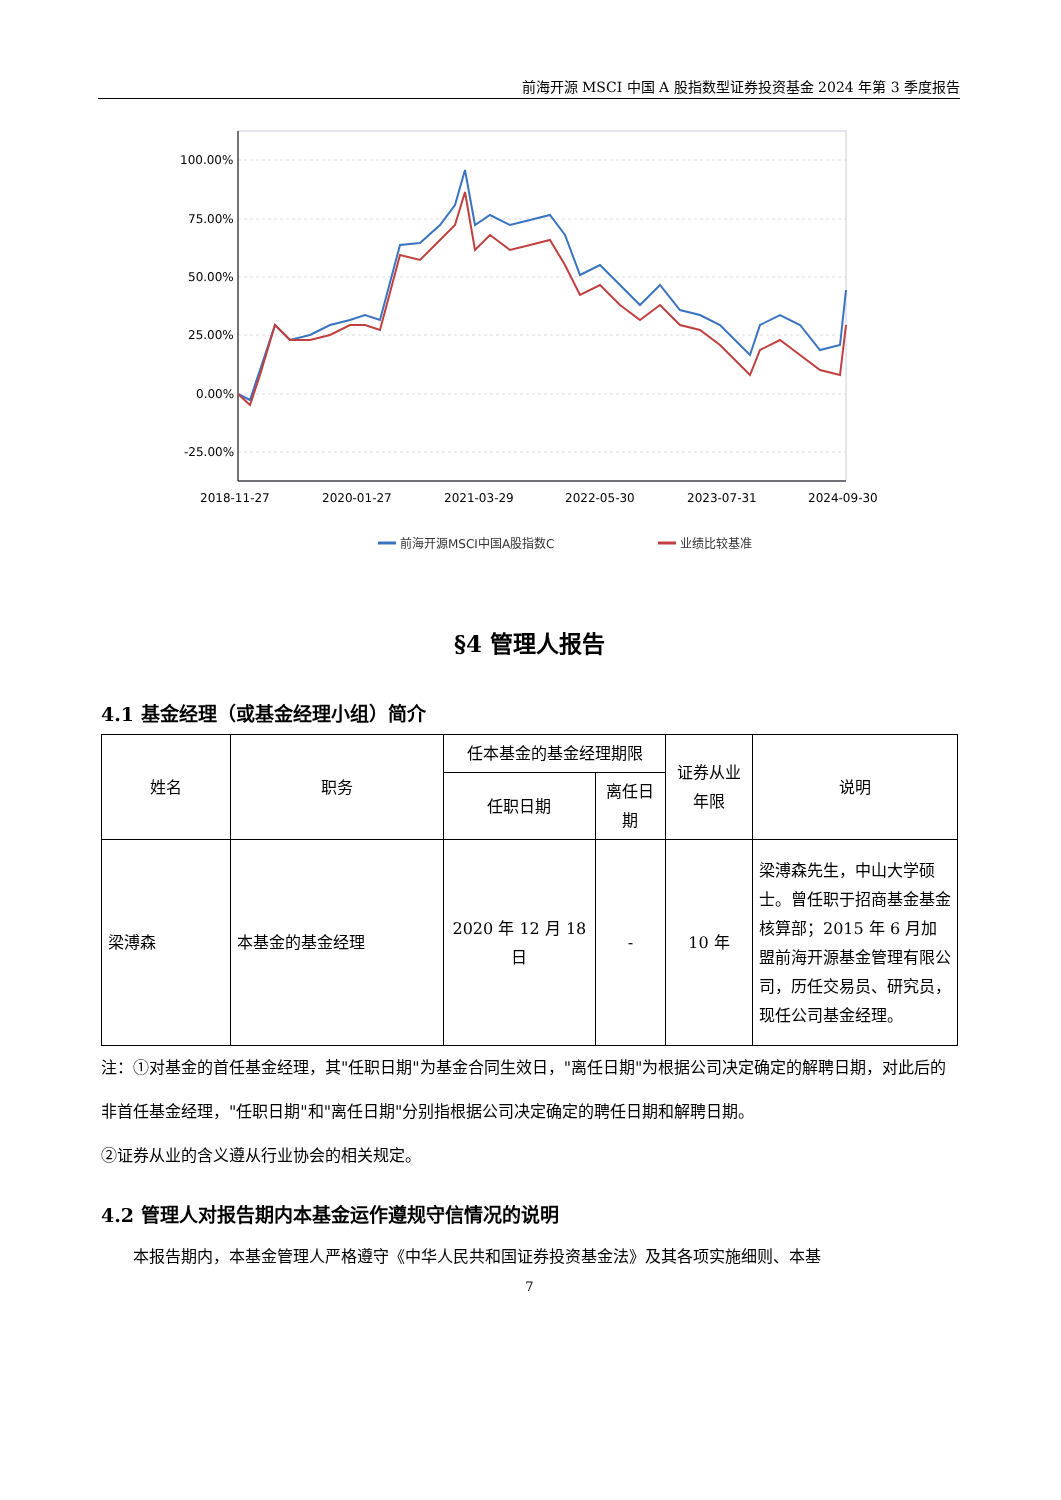前海开源 MSCI 中国 A 股指数型证券投资基金 2024 年第 3 季度报告
100.00%
75.00%
50.00%
25.00%
0.00%
-25.00%
2018-11-27
2020-01-27
2021-03-29
2022-05-30
2023-07-31
2024-09-30
前海开源MSCI中国A股指数C
业绩比较基准
§4 管理人报告
4.1 基金经理（或基金经理小组）简介
| 姓名 | 职务 | 任本基金的基金经理期限 | | 证券从业年限 | 说明 |
| --- | --- | --- | --- | --- | --- |
| | | 任职日期 | 离任日期 | | |
| 梁溥森 | 本基金的基金经理 | 2020 年 12 月 18 日 | - | 10 年 | 梁溥森先生，中山大学硕士。曾任职于招商基金基金核算部；2015 年 6 月加盟前海开源基金管理有限公司，历任交易员、研究员，现任公司基金经理。 |
注：①对基金的首任基金经理，其"任职日期"为基金合同生效日，"离任日期"为根据公司决定确定的解聘日期，对此后的非首任基金经理，"任职日期"和"离任日期"分别指根据公司决定确定的聘任日期和解聘日期。
②证券从业的含义遵从行业协会的相关规定。
4.2 管理人对报告期内本基金运作遵规守信情况的说明
本报告期内，本基金管理人严格遵守《中华人民共和国证券投资基金法》及其各项实施细则、本基
7